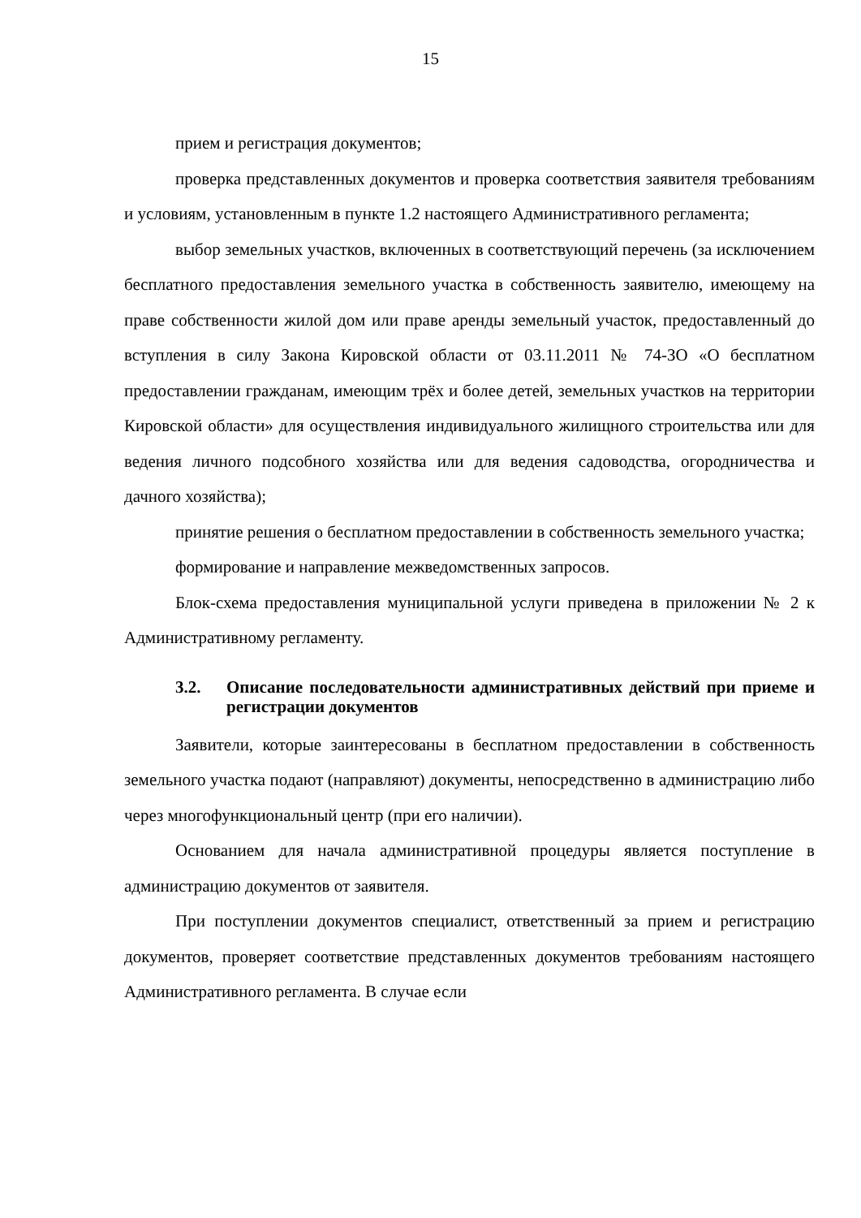15
прием и регистрация документов;
проверка представленных документов и проверка соответствия заявителя требованиям и условиям, установленным в пункте 1.2 настоящего Административного регламента;
выбор земельных участков, включенных в соответствующий перечень (за исключением бесплатного предоставления земельного участка в собственность заявителю, имеющему на праве собственности жилой дом или праве аренды земельный участок, предоставленный до вступления в силу Закона Кировской области от 03.11.2011 № 74-ЗО «О бесплатном предоставлении гражданам, имеющим трёх и более детей, земельных участков на территории Кировской области» для осуществления индивидуального жилищного строительства или для ведения личного подсобного хозяйства или для ведения садоводства, огородничества и дачного хозяйства);
принятие решения о бесплатном предоставлении в собственность земельного участка;
формирование и направление межведомственных запросов.
Блок-схема предоставления муниципальной услуги приведена в приложении № 2 к Административному регламенту.
3.2. Описание последовательности административных действий при приеме и регистрации документов
Заявители, которые заинтересованы в бесплатном предоставлении в собственность земельного участка подают (направляют) документы, непосредственно в администрацию либо через многофункциональный центр (при его наличии).
Основанием для начала административной процедуры является поступление в администрацию документов от заявителя.
При поступлении документов специалист, ответственный за прием и регистрацию документов, проверяет соответствие представленных документов требованиям настоящего Административного регламента. В случае если